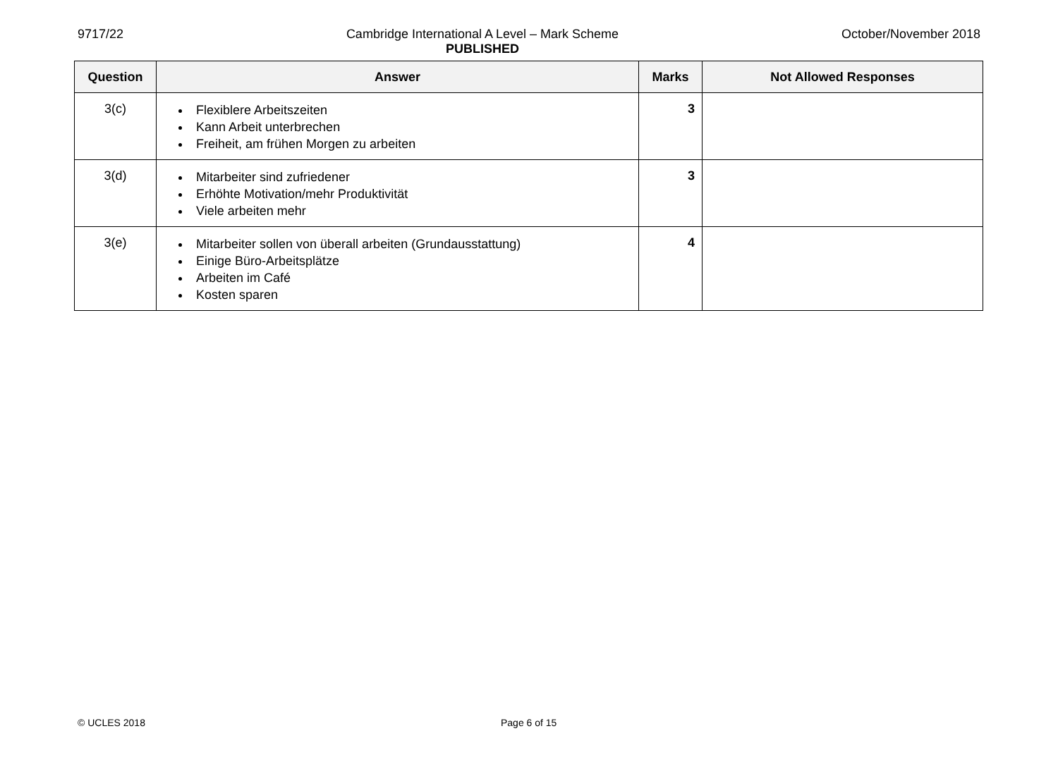9717/22 Cambridge International A Level – Mark Scheme
PUBLISHED
October/November 2018
| Question | Answer | Marks | Not Allowed Responses |
| --- | --- | --- | --- |
| 3(c) | Flexiblere Arbeitszeiten Kann Arbeit unterbrechen Freiheit, am frühen Morgen zu arbeiten | 3 | |
| 3(d) | Mitarbeiter sind zufriedener Erhöhte Motivation/mehr Produktivität Viele arbeiten mehr | 3 | |
| 3(e) | Mitarbeiter sollen von überall arbeiten (Grundausstattung) Einige Büro-Arbeitsplätze Arbeiten im Café Kosten sparen | 4 | |
© UCLES 2018 Page 6 of 15